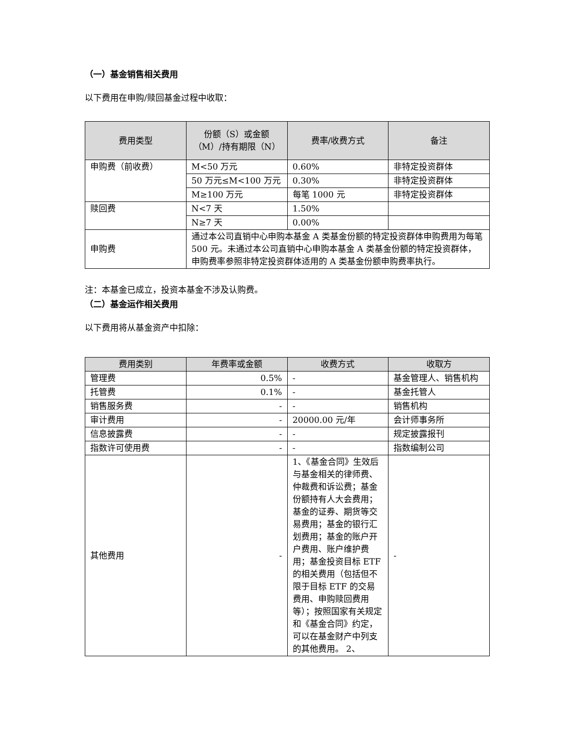（一）基金销售相关费用
以下费用在申购/赎回基金过程中收取：
| 费用类型 | 份额（S）或金额（M）/持有期限（N） | 费率/收费方式 | 备注 |
| --- | --- | --- | --- |
| 申购费（前收费） | M<50 万元 | 0.60% | 非特定投资群体 |
| | 50 万元≤M<100 万元 | 0.30% | 非特定投资群体 |
| | M≥100 万元 | 每笔 1000 元 | 非特定投资群体 |
| 赎回费 | N<7 天 | 1.50% | |
| | N≥7 天 | 0.00% | |
| 申购费 | 通过本公司直销中心申购本基金 A 类基金份额的特定投资群体申购费用为每笔 500 元。未通过本公司直销中心申购本基金 A 类基金份额的特定投资群体，申购费率参照非特定投资群体适用的 A 类基金份额申购费率执行。 | | |
注：本基金已成立，投资本基金不涉及认购费。
（二）基金运作相关费用
以下费用将从基金资产中扣除：
| 费用类别 | 年费率或金额 | 收费方式 | 收取方 |
| --- | --- | --- | --- |
| 管理费 | 0.5% | - | 基金管理人、销售机构 |
| 托管费 | 0.1% | - | 基金托管人 |
| 销售服务费 | - | - | 销售机构 |
| 审计费用 | - | 20000.00 元/年 | 会计师事务所 |
| 信息披露费 | - | - | 规定披露报刊 |
| 指数许可使用费 | - | - | 指数编制公司 |
| 其他费用 | - | 1、《基金合同》生效后与基金相关的律师费、仲裁费和诉讼费；基金份额持有人大会费用；基金的证券、期货等交易费用；基金的银行汇划费用；基金的账户开户费用、账户维护费用；基金投资目标 ETF 的相关费用（包括但不限于目标 ETF 的交易费用、申购赎回费用等）；按照国家有关规定和《基金合同》约定，可以在基金财产中列支的其他费用。 2、 | - |